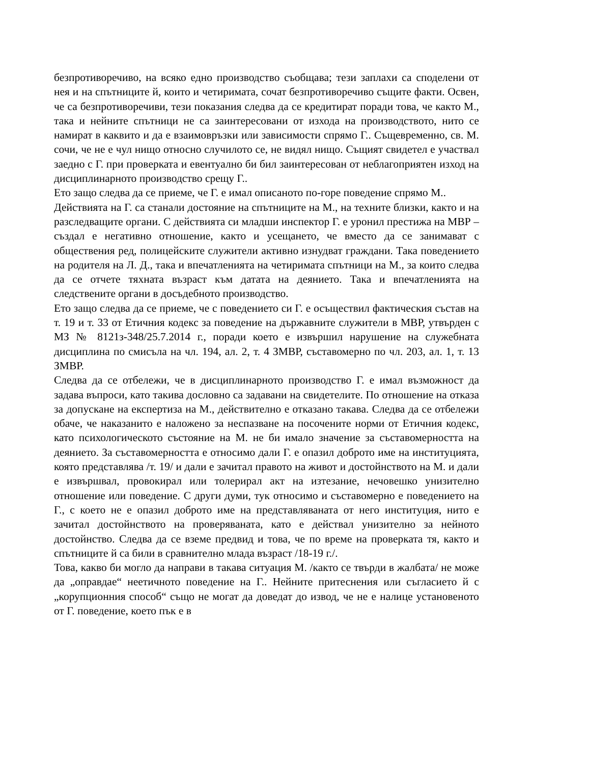безпротиворечиво, на всяко едно производство съобщава; тези заплахи са споделени от нея и на спътниците й, които и четиримата, сочат безпротиворечиво същите факти. Освен, че са безпротиворечиви, тези показания следва да се кредитират поради това, че както М., така и нейните спътници не са заинтересовани от изхода на производството, нито се намират в каквито и да е взаимовръзки или зависимости спрямо Г.. Същевременно, св. М. сочи, че не е чул нищо относно случилото се, не видял нищо. Същият свидетел е участвал заедно с Г. при проверката и евентуално би бил заинтересован от неблагоприятен изход на дисциплинарното производство срещу Г..
Ето защо следва да се приеме, че Г. е имал описаното по-горе поведение спрямо М..
Действията на Г. са станали достояние на спътниците на М., на техните близки, както и на разследващите органи. С действията си младши инспектор Г. е уронил престижа на МВР – създал е негативно отношение, както и усещането, че вместо да се занимават с обществения ред, полицейските служители активно изнудват граждани. Така поведението на родителя на Л. Д., така и впечатленията на четиримата спътници на М., за които следва да се отчете тяхната възраст към датата на деянието. Така и впечатленията на следствените органи в досъдебното производство.
Ето защо следва да се приеме, че с поведението си Г. е осъществил фактическия състав на т. 19 и т. 33 от Етичния кодекс за поведение на държавните служители в МВР, утвърден с МЗ № 8121з-348/25.7.2014 г., поради което е извършил нарушение на служебната дисциплина по смисъла на чл. 194, ал. 2, т. 4 ЗМВР, съставомерно по чл. 203, ал. 1, т. 13 ЗМВР.
Следва да се отбележи, че в дисциплинарното производство Г. е имал възможност да задава въпроси, като такива дословно са задавани на свидетелите. По отношение на отказа за допускане на експертиза на М., действително е отказано такава. Следва да се отбележи обаче, че наказанито е наложено за неспазване на посочените норми от Етичния кодекс, като психологическото състояние на М. не би имало значение за съставомерността на деянието. За съставомерността е относимо дали Г. е опазил доброто име на институцията, която представлява /т. 19/ и дали е зачитал правото на живот и достойнството на М. и дали е извършвал, провокирал или толерирал акт на изтезание, нечовешко унизително отношение или поведение. С други думи, тук относимо и съставомерно е поведението на Г., с което не е опазил доброто име на представляваната от него институция, нито е зачитал достойнството на проверяваната, като е действал унизително за нейното достойнство. Следва да се вземе предвид и това, че по време на проверката тя, както и спътниците й са били в сравнително млада възраст /18-19 г./.
Това, какво би могло да направи в такава ситуация М. /както се твърди в жалбата/ не може да „оправдае“ неетичното поведение на Г.. Нейните притеснения или съгласието й с „корупционния способ“ също не могат да доведат до извод, че не е налице установеното от Г. поведение, което пък е в